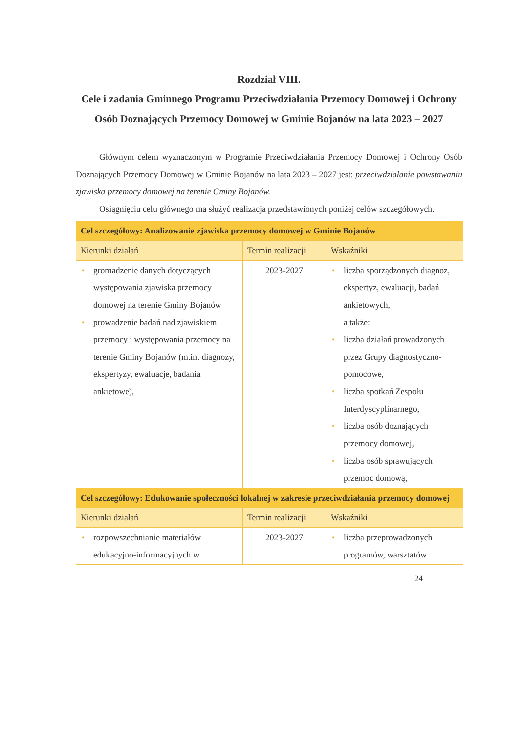Rozdział VIII.
Cele i zadania Gminnego Programu Przeciwdziałania Przemocy Domowej i Ochrony Osób Doznających Przemocy Domowej w Gminie Bojanów na lata 2023 – 2027
Głównym celem wyznaczonym w Programie Przeciwdziałania Przemocy Domowej i Ochrony Osób Doznających Przemocy Domowej w Gminie Bojanów na lata 2023 – 2027 jest: przeciwdziałanie powstawaniu zjawiska przemocy domowej na terenie Gminy Bojanów.
Osiągnięciu celu głównego ma służyć realizacja przedstawionych poniżej celów szczegółowych.
| Cel szczegółowy: Analizowanie zjawiska przemocy domowej w Gminie Bojanów | | |
| Kierunki działań | Termin realizacji | Wskaźniki |
| • gromadzenie danych dotyczących występowania zjawiska przemocy domowej na terenie Gminy Bojanów • prowadzenie badań nad zjawiskiem przemocy i występowania przemocy na terenie Gminy Bojanów (m.in. diagnozy, ekspertyzy, ewaluacje, badania ankietowe), | 2023-2027 | • liczba sporządzonych diagnoz, ekspertyz, ewaluacji, badań ankietowych, a także: • liczba działań prowadzonych przez Grupy diagnostyczno-pomocowe, • liczba spotkań Zespołu Interdyscyplinarnego, • liczba osób doznających przemocy domowej, • liczba osób sprawujących przemoc domową, |
| Cel szczegółowy: Edukowanie społeczności lokalnej w zakresie przeciwdziałania przemocy domowej | | |
| Kierunki działań | Termin realizacji | Wskaźniki |
| • rozpowszechnianie materiałów edukacyjno-informacyjnych w | 2023-2027 | • liczba przeprowadzonych programów, warsztatów |
24